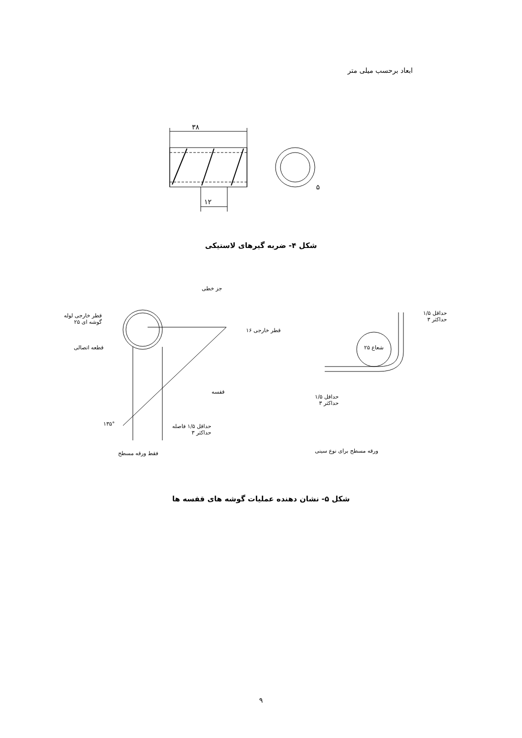ابعاد برحسب میلی متر
۵
۳۸
۱۲
شکل ۴- ضربه گیرهای لاستیکی
جز خطی
قطر خارجی لوله
گوشه ای ۲۵
قطر خارجی ۱۶
قطعه اتصالی
قفسه
۱۳۵°
حداقل ۱/۵ فاصله
حداکثر ۳
فقط ورقه مسطح
حداقل ۱/۵
حداکثر ۳
شعاع ۲۵
حداقل ۱/۵
حداکثر ۳
ورقه مسطح برای نوع سینی
شکل ۵- نشان دهنده عملیات گوشه های قفسه ها
۹